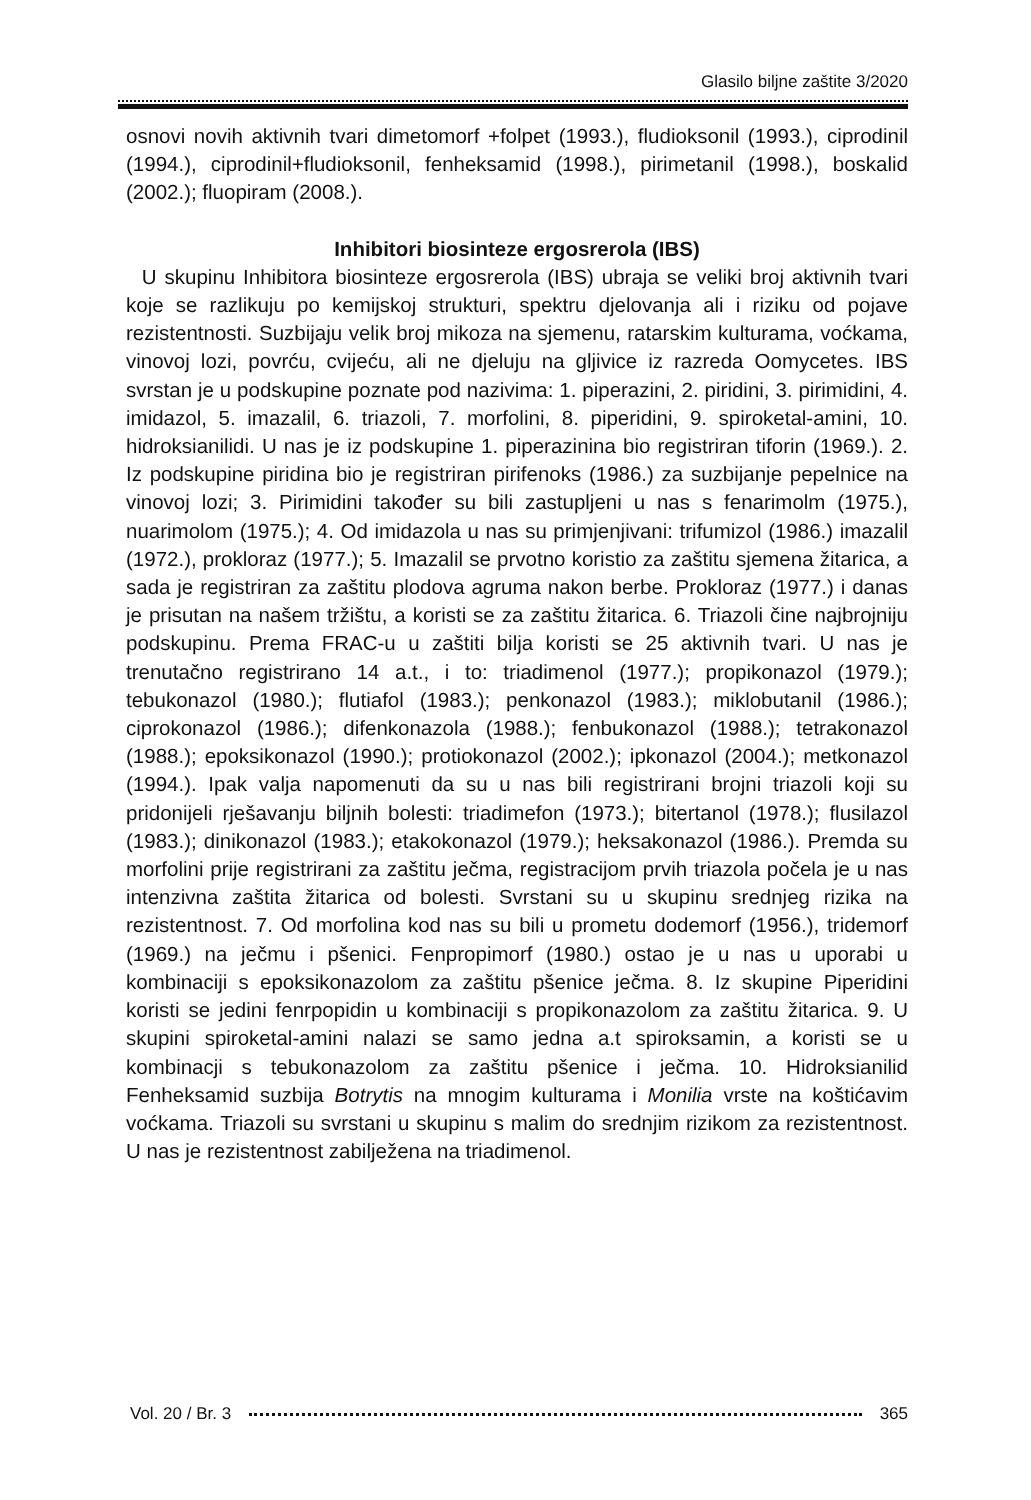Glasilo biljne zaštite 3/2020
osnovi novih aktivnih tvari dimetomorf +folpet (1993.), fludioksonil (1993.), ciprodinil (1994.), ciprodinil+fludioksonil, fenheksamid (1998.), pirimetanil (1998.), boskalid (2002.); fluopiram (2008.).
Inhibitori biosinteze ergosrerola (IBS)
U skupinu Inhibitora biosinteze ergosrerola (IBS) ubraja se veliki broj aktivnih tvari koje se razlikuju po kemijskoj strukturi, spektru djelovanja ali i riziku od pojave rezistentnosti. Suzbijaju velik broj mikoza na sjemenu, ratarskim kulturama, voćkama, vinovoj lozi, povrću, cvijeću, ali ne djeluju na gljivice iz razreda Oomycetes. IBS svrstan je u podskupine poznate pod nazivima: 1. piperazini, 2. piridini, 3. pirimidini, 4. imidazol, 5. imazalil, 6. triazoli, 7. morfolini, 8. piperidini, 9. spiroketal-amini, 10. hidroksianilidi. U nas je iz podskupine 1. piperazinina bio registriran tiforin (1969.). 2. Iz podskupine piridina bio je registriran pirifenoks (1986.) za suzbijanje pepelnice na vinovoj lozi; 3. Pirimidini također su bili zastupljeni u nas s fenarimolm (1975.), nuarimolom (1975.); 4. Od imidazola u nas su primjenjivani: trifumizol (1986.) imazalil (1972.), prokloraz (1977.); 5. Imazalil se prvotno koristio za zaštitu sjemena žitarica, a sada je registriran za zaštitu plodova agruma nakon berbe. Prokloraz (1977.) i danas je prisutan na našem tržištu, a koristi se za zaštitu žitarica. 6. Triazoli čine najbrojniju podskupinu. Prema FRAC-u u zaštiti bilja koristi se 25 aktivnih tvari. U nas je trenutačno registrirano 14 a.t., i to: triadimenol (1977.); propikonazol (1979.); tebukonazol (1980.); flutiafol (1983.); penkonazol (1983.); miklobutanil (1986.); ciprokonazol (1986.); difenkonazola (1988.); fenbukonazol (1988.); tetrakonazol (1988.); epoksikonazol (1990.); protiokonazol (2002.); ipkonazol (2004.); metkonazol (1994.). Ipak valja napomenuti da su u nas bili registrirani brojni triazoli koji su pridonijeli rješavanju biljnih bolesti: triadimefon (1973.); bitertanol (1978.); flusilazol (1983.); dinikonazol (1983.); etakokonazol (1979.); heksakonazol (1986.). Premda su morfolini prije registrirani za zaštitu ječma, registracijom prvih triazola počela je u nas intenzivna zaštita žitarica od bolesti. Svrstani su u skupinu srednjeg rizika na rezistentnost. 7. Od morfolina kod nas su bili u prometu dodemorf (1956.), tridemorf (1969.) na ječmu i pšenici. Fenpropimorf (1980.) ostao je u nas u uporabi u kombinaciji s epoksikonazolom za zaštitu pšenice ječma. 8. Iz skupine Piperidini koristi se jedini fenrpopidin u kombinaciji s propikonazolom za zaštitu žitarica. 9. U skupini spiroketal-amini nalazi se samo jedna a.t spiroksamin, a koristi se u kombinacji s tebukonazolom za zaštitu pšenice i ječma. 10. Hidroksianilid Fenheksamid suzbija Botrytis na mnogim kulturama i Monilia vrste na koštićavim voćkama. Triazoli su svrstani u skupinu s malim do srednjim rizikom za rezistentnost. U nas je rezistentnost zabilježena na triadimenol.
Vol. 20 / Br. 3 365